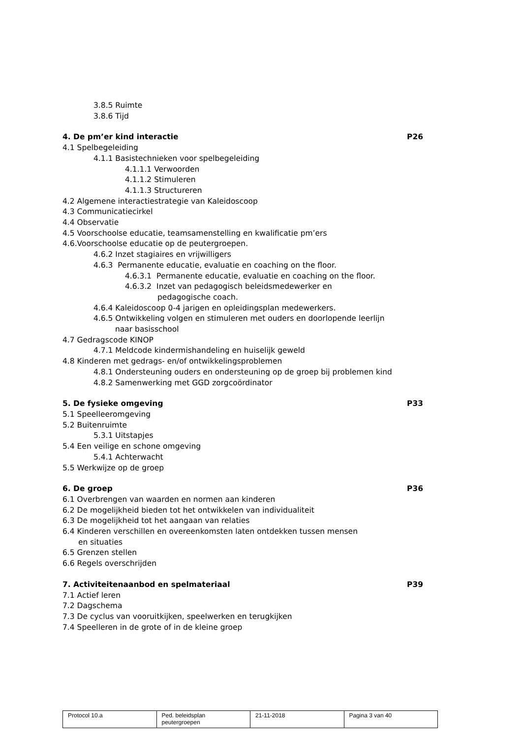3.8.5 Ruimte
3.8.6 Tijd
4. De pm’er kind interactie P26
4.1 Spelbegeleiding
4.1.1 Basistechnieken voor spelbegeleiding
4.1.1.1 Verwoorden
4.1.1.2 Stimuleren
4.1.1.3 Structureren
4.2 Algemene interactiestrategie van Kaleidoscoop
4.3 Communicatiecirkel
4.4 Observatie
4.5 Voorschoolse educatie, teamsamenstelling en kwalificatie pm’ers
4.6.Voorschoolse educatie op de peutergroepen.
4.6.2 Inzet stagiaires en vrijwilligers
4.6.3 Permanente educatie, evaluatie en coaching on the floor.
4.6.3.1 Permanente educatie, evaluatie en coaching on the floor.
4.6.3.2 Inzet van pedagogisch beleidsmedewerker en
pedagogische coach.
4.6.4 Kaleidoscoop 0-4 jarigen en opleidingsplan medewerkers.
4.6.5 Ontwikkeling volgen en stimuleren met ouders en doorlopende leerlijn
naar basisschool
4.7 Gedragscode KINOP
4.7.1 Meldcode kindermishandeling en huiselijk geweld
4.8 Kinderen met gedrags- en/of ontwikkelingsproblemen
4.8.1 Ondersteuning ouders en ondersteuning op de groep bij problemen kind
4.8.2 Samenwerking met GGD zorgcoördinator
5. De fysieke omgeving P33
5.1 Speelleeromgeving
5.2 Buitenruimte
5.3.1 Uitstapjes
5.4 Een veilige en schone omgeving
5.4.1 Achterwacht
5.5 Werkwijze op de groep
6. De groep P36
6.1 Overbrengen van waarden en normen aan kinderen
6.2 De mogelijkheid bieden tot het ontwikkelen van individualiteit
6.3 De mogelijkheid tot het aangaan van relaties
6.4 Kinderen verschillen en overeenkomsten laten ontdekken tussen mensen
en situaties
6.5 Grenzen stellen
6.6 Regels overschrijden
7. Activiteitenaanbod en spelmateriaal P39
7.1 Actief leren
7.2 Dagschema
7.3 De cyclus van vooruitkijken, speelwerken en terugkijken
7.4 Speelleren in de grote of in de kleine groep
| Protocol 10.a | Ped. beleidsplan peutergroepen | 21-11-2018 | Pagina 3 van 40 |